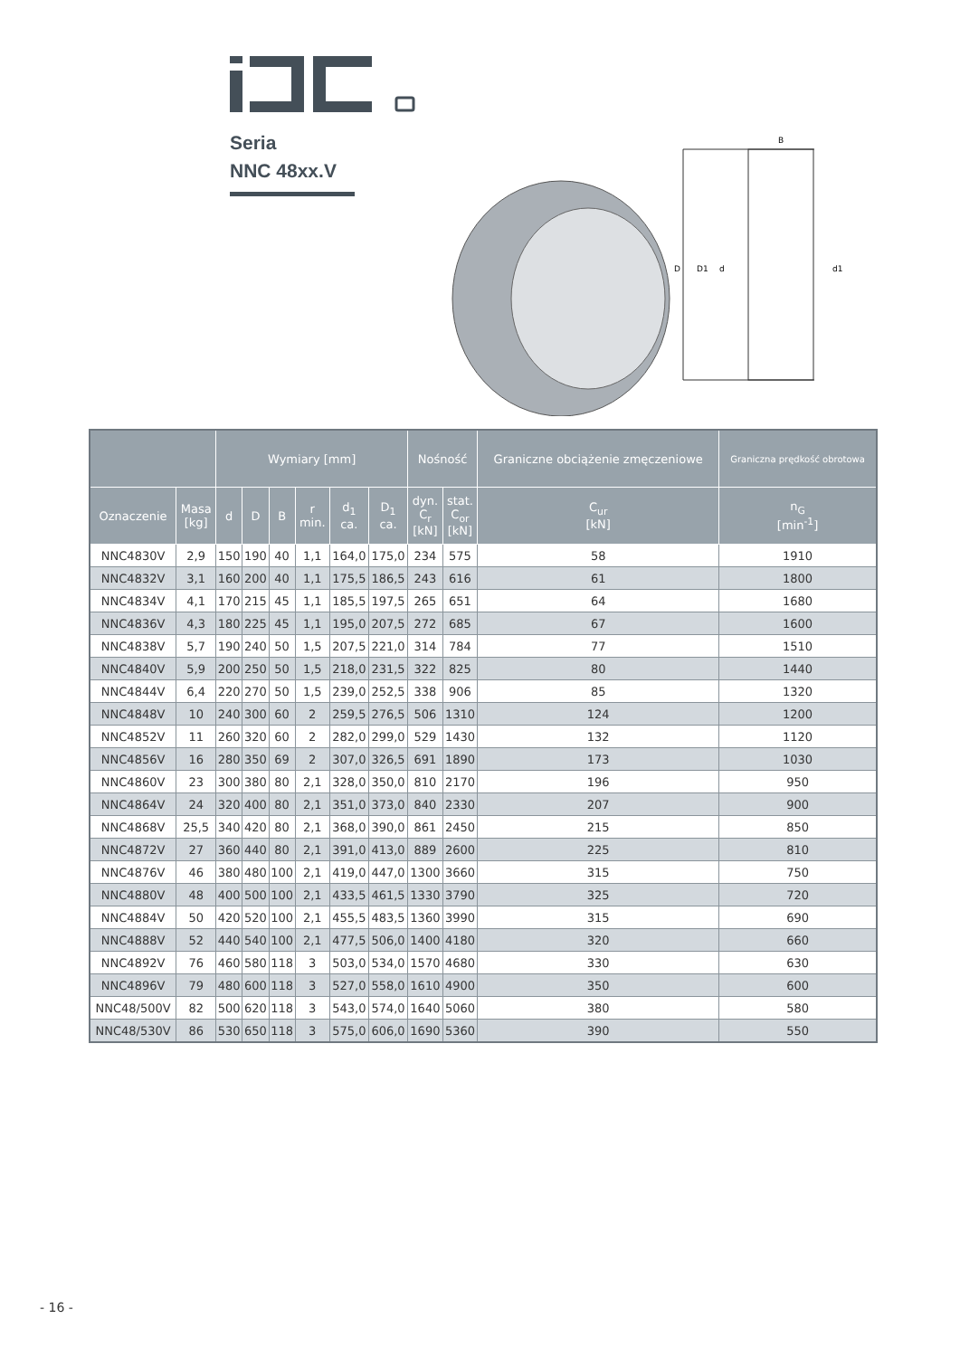Seria
NNC 48xx.V
B
D
D1
d
d1
| | | Wymiary [mm] | | | | | | Nośność | | Graniczne obciążenie zmęczeniowe | Graniczna prędkość obrotowa |
| --- | --- | --- | --- | --- | --- | --- | --- | --- | --- | --- | --- |
| Oznaczenie | Masa [kg] | d | D | B | r min. | d<sub>1</sub> ca. | D<sub>1</sub> ca. | dyn. C<sub>r</sub> [kN] | stat. C<sub>or</sub> [kN] | C<sub>ur</sub> [kN] | n<sub>G</sub> [min<sup>-1</sup>] |
| NNC4830V | 2,9 | 150 | 190 | 40 | 1,1 | 164,0 | 175,0 | 234 | 575 | 58 | 1910 |
| NNC4832V | 3,1 | 160 | 200 | 40 | 1,1 | 175,5 | 186,5 | 243 | 616 | 61 | 1800 |
| NNC4834V | 4,1 | 170 | 215 | 45 | 1,1 | 185,5 | 197,5 | 265 | 651 | 64 | 1680 |
| NNC4836V | 4,3 | 180 | 225 | 45 | 1,1 | 195,0 | 207,5 | 272 | 685 | 67 | 1600 |
| NNC4838V | 5,7 | 190 | 240 | 50 | 1,5 | 207,5 | 221,0 | 314 | 784 | 77 | 1510 |
| NNC4840V | 5,9 | 200 | 250 | 50 | 1,5 | 218,0 | 231,5 | 322 | 825 | 80 | 1440 |
| NNC4844V | 6,4 | 220 | 270 | 50 | 1,5 | 239,0 | 252,5 | 338 | 906 | 85 | 1320 |
| NNC4848V | 10 | 240 | 300 | 60 | 2 | 259,5 | 276,5 | 506 | 1310 | 124 | 1200 |
| NNC4852V | 11 | 260 | 320 | 60 | 2 | 282,0 | 299,0 | 529 | 1430 | 132 | 1120 |
| NNC4856V | 16 | 280 | 350 | 69 | 2 | 307,0 | 326,5 | 691 | 1890 | 173 | 1030 |
| NNC4860V | 23 | 300 | 380 | 80 | 2,1 | 328,0 | 350,0 | 810 | 2170 | 196 | 950 |
| NNC4864V | 24 | 320 | 400 | 80 | 2,1 | 351,0 | 373,0 | 840 | 2330 | 207 | 900 |
| NNC4868V | 25,5 | 340 | 420 | 80 | 2,1 | 368,0 | 390,0 | 861 | 2450 | 215 | 850 |
| NNC4872V | 27 | 360 | 440 | 80 | 2,1 | 391,0 | 413,0 | 889 | 2600 | 225 | 810 |
| NNC4876V | 46 | 380 | 480 | 100 | 2,1 | 419,0 | 447,0 | 1300 | 3660 | 315 | 750 |
| NNC4880V | 48 | 400 | 500 | 100 | 2,1 | 433,5 | 461,5 | 1330 | 3790 | 325 | 720 |
| NNC4884V | 50 | 420 | 520 | 100 | 2,1 | 455,5 | 483,5 | 1360 | 3990 | 315 | 690 |
| NNC4888V | 52 | 440 | 540 | 100 | 2,1 | 477,5 | 506,0 | 1400 | 4180 | 320 | 660 |
| NNC4892V | 76 | 460 | 580 | 118 | 3 | 503,0 | 534,0 | 1570 | 4680 | 330 | 630 |
| NNC4896V | 79 | 480 | 600 | 118 | 3 | 527,0 | 558,0 | 1610 | 4900 | 350 | 600 |
| NNC48/500V | 82 | 500 | 620 | 118 | 3 | 543,0 | 574,0 | 1640 | 5060 | 380 | 580 |
| NNC48/530V | 86 | 530 | 650 | 118 | 3 | 575,0 | 606,0 | 1690 | 5360 | 390 | 550 |
- 16 -